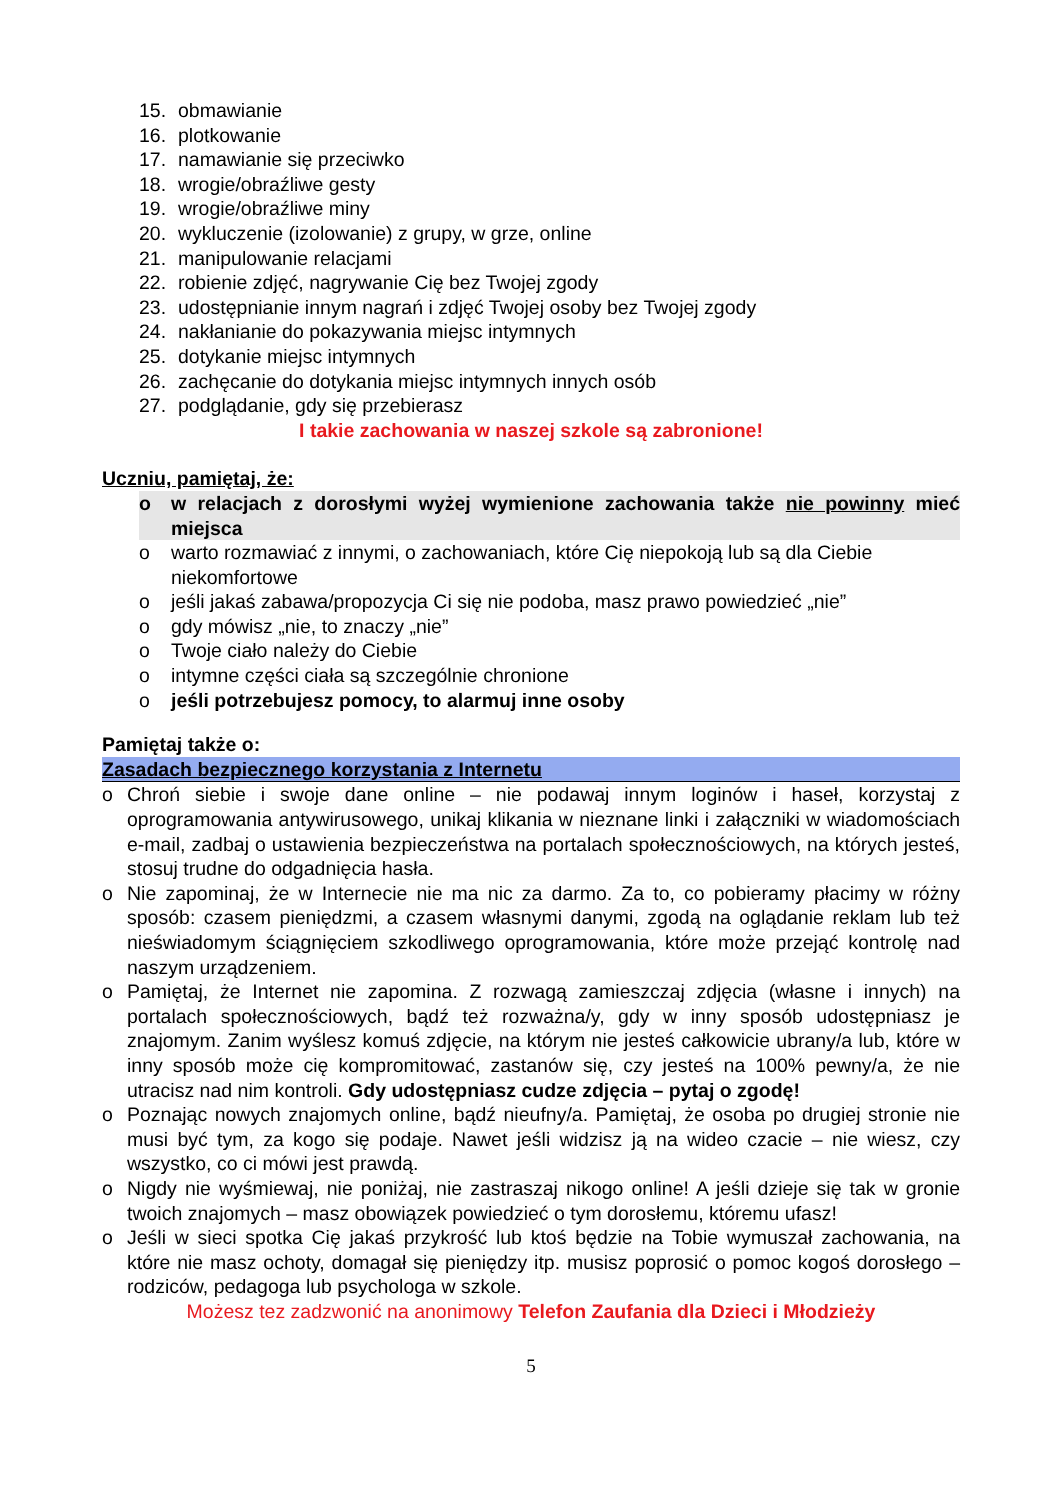15. obmawianie
16. plotkowanie
17. namawianie się przeciwko
18. wrogie/obraźliwe gesty
19. wrogie/obraźliwe miny
20. wykluczenie (izolowanie) z grupy, w grze, online
21. manipulowanie relacjami
22. robienie zdjęć, nagrywanie Cię bez Twojej zgody
23. udostępnianie innym nagrań i zdjęć Twojej osoby bez Twojej zgody
24. nakłanianie do pokazywania miejsc intymnych
25. dotykanie miejsc intymnych
26. zachęcanie do dotykania miejsc intymnych innych osób
27. podglądanie, gdy się przebierasz
I takie zachowania w naszej szkole są zabronione!
Uczniu, pamiętaj, że:
o w relacjach z dorosłymi wyżej wymienione zachowania także nie powinny mieć miejsca
o warto rozmawiać z innymi, o zachowaniach, które Cię niepokoją lub są dla Ciebie niekomfortowe
o jeśli jakaś zabawa/propozycja Ci się nie podoba, masz prawo powiedzieć „nie”
o gdy mówisz „nie, to znaczy „nie”
o Twoje ciało należy do Ciebie
o intymne części ciała są szczególnie chronione
o jeśli potrzebujesz pomocy, to alarmuj inne osoby
Pamiętaj także o:
Zasadach bezpiecznego korzystania z Internetu
o Chroń siebie i swoje dane online – nie podawaj innym loginów i haseł, korzystaj z oprogramowania antywirusowego, unikaj klikania w nieznane linki i załączniki w wiadomościach e-mail, zadbaj o ustawienia bezpieczeństwa na portalach społecznościowych, na których jesteś, stosuj trudne do odgadnięcia hasła.
o Nie zapominaj, że w Internecie nie ma nic za darmo. Za to, co pobieramy płacimy w różny sposób: czasem pieniędzmi, a czasem własnymi danymi, zgodą na oglądanie reklam lub też nieświadomym ściągnięciem szkodliwego oprogramowania, które może przejąć kontrolę nad naszym urządzeniem.
o Pamiętaj, że Internet nie zapomina. Z rozwagą zamieszczaj zdjęcia (własne i innych) na portalach społecznościowych, bądź też rozważna/y, gdy w inny sposób udostępniasz je znajomym. Zanim wyślesz komuś zdjęcie, na którym nie jesteś całkowicie ubrany/a lub, które w inny sposób może cię kompromitować, zastanów się, czy jesteś na 100% pewny/a, że nie utracisz nad nim kontroli. Gdy udostępniasz cudze zdjęcia – pytaj o zgodę!
o Poznając nowych znajomych online, bądź nieufny/a. Pamiętaj, że osoba po drugiej stronie nie musi być tym, za kogo się podaje. Nawet jeśli widzisz ją na wideo czacie – nie wiesz, czy wszystko, co ci mówi jest prawdą.
o Nigdy nie wyśmiewaj, nie poniżaj, nie zastraszaj nikogo online! A jeśli dzieje się tak w gronie twoich znajomych – masz obowiązek powiedzieć o tym dorosłemu, któremu ufasz!
o Jeśli w sieci spotka Cię jakaś przykrość lub ktoś będzie na Tobie wymuszał zachowania, na które nie masz ochoty, domagał się pieniędzy itp. musisz poprosić o pomoc kogoś dorosłego – rodziców, pedagoga lub psychologa w szkole.
Możesz tez zadzwonić na anonimowy Telefon Zaufania dla Dzieci i Młodzieży
5